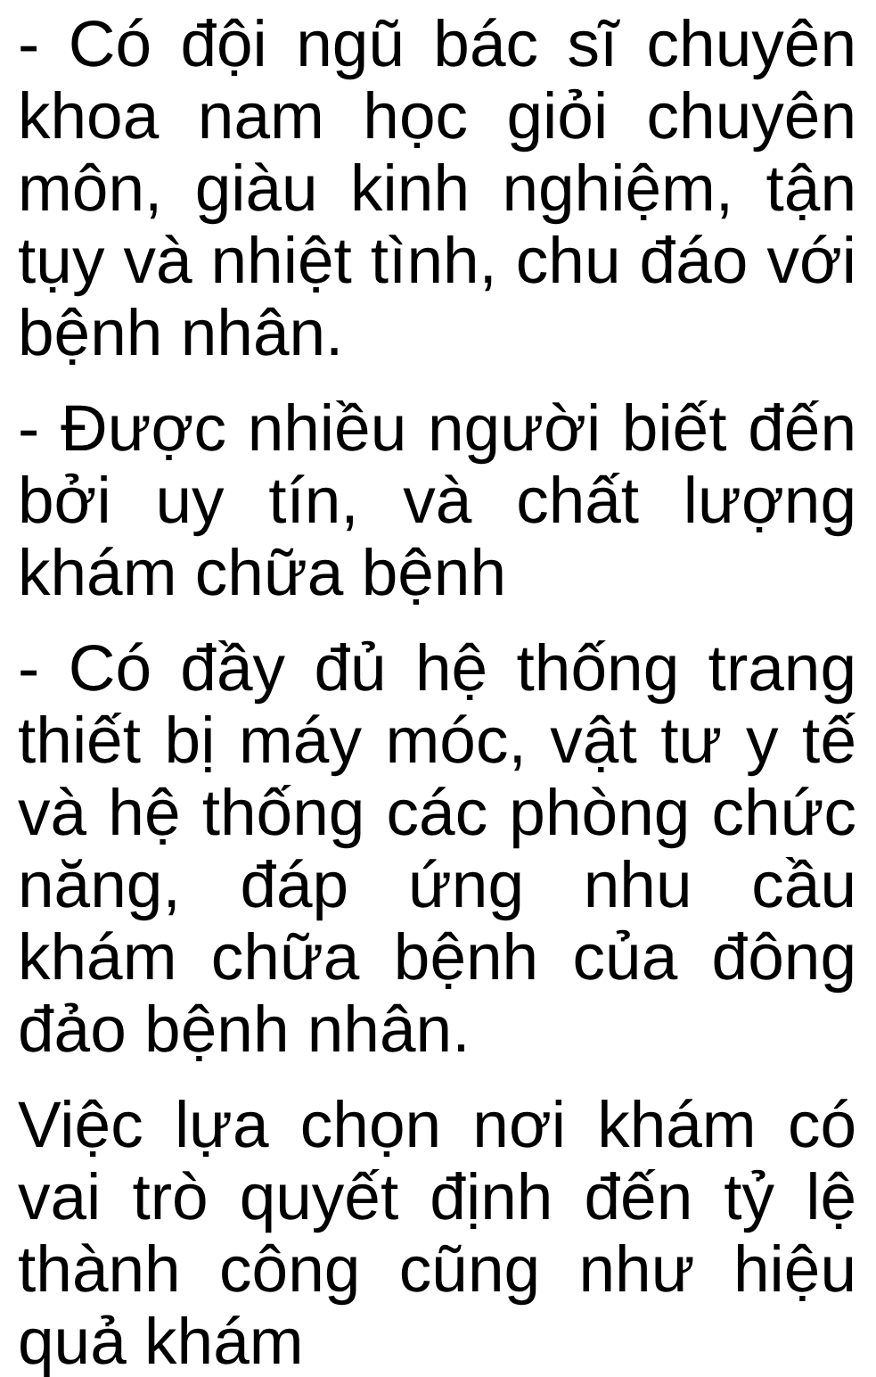- Có đội ngũ bác sĩ chuyên khoa nam học giỏi chuyên môn, giàu kinh nghiệm, tận tụy và nhiệt tình, chu đáo với bệnh nhân.
- Được nhiều người biết đến bởi uy tín, và chất lượng khám chữa bệnh
- Có đầy đủ hệ thống trang thiết bị máy móc, vật tư y tế và hệ thống các phòng chức năng, đáp ứng nhu cầu khám chữa bệnh của đông đảo bệnh nhân.
Việc lựa chọn nơi khám có vai trò quyết định đến tỷ lệ thành công cũng như hiệu quả khám